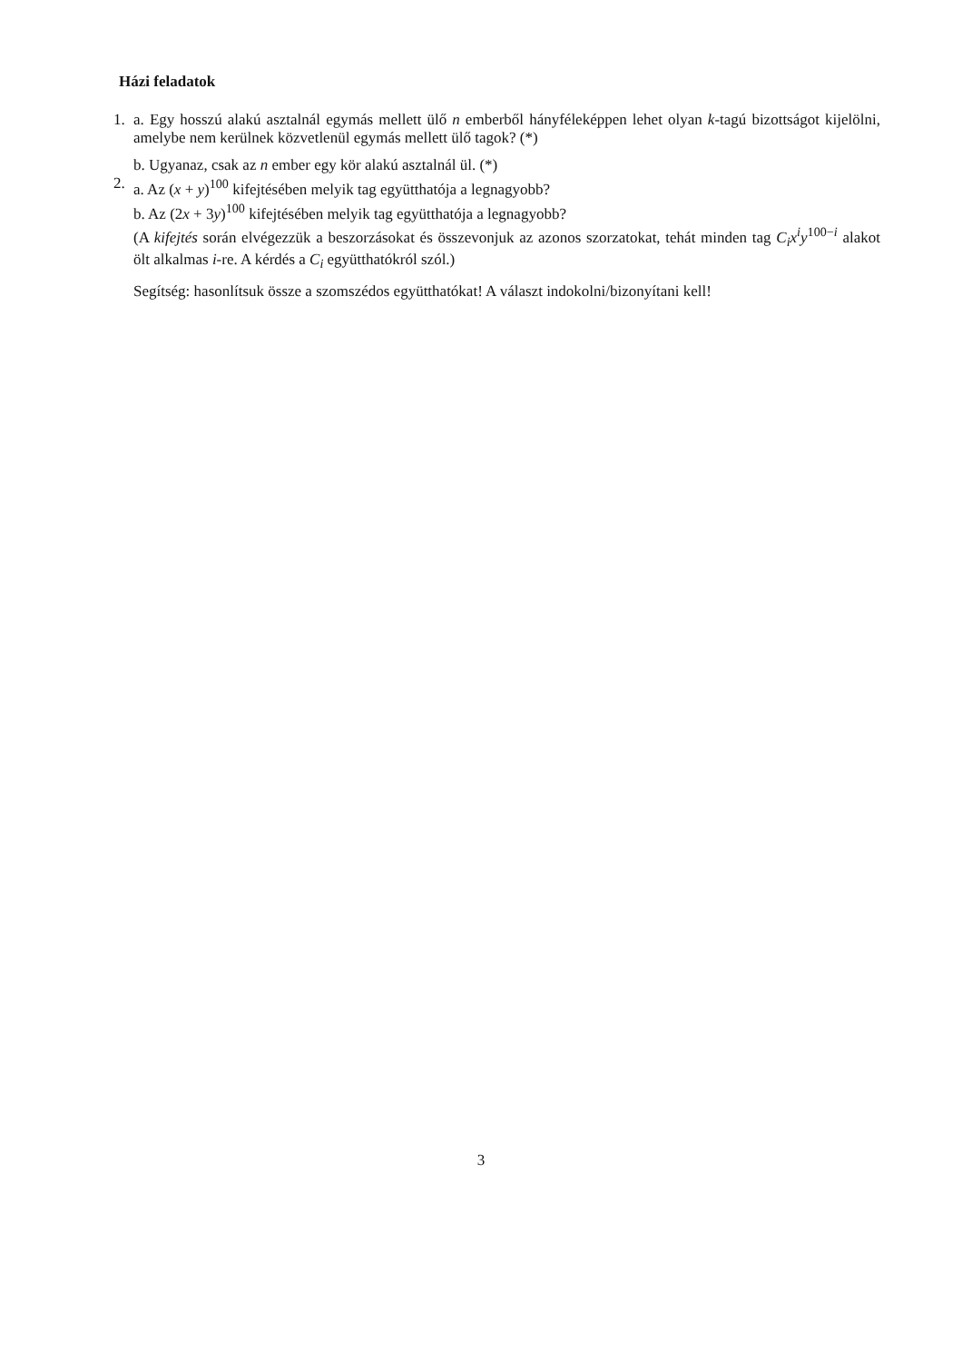Házi feladatok
1. a. Egy hosszú alakú asztalnál egymás mellett ülő n emberből hányféleképpen lehet olyan k-tagú bizottságot kijelölni, amelybe nem kerülnek közvetlenül egymás mellett ülő tagok? (*)
b. Ugyanaz, csak az n ember egy kör alakú asztalnál ül. (*)
2. a. Az (x + y)<sup>100</sup> kifejtésében melyik tag együtthatója a legnagyobb?
b. Az (2x + 3y)<sup>100</sup> kifejtésében melyik tag együtthatója a legnagyobb?
(A kifejtés során elvégezzük a beszorzásokat és összevonjuk az azonos szorzatokat, tehát minden tag C<sub>i</sub>x<sup>i</sup>y<sup>100−i</sup> alakot ölt alkalmas i-re. A kérdés a C<sub>i</sub> együtthatókról szól.)
Segítség: hasonlítsuk össze a szomszédos együtthatókat! A választ indokolni/bizonyítani kell!
3